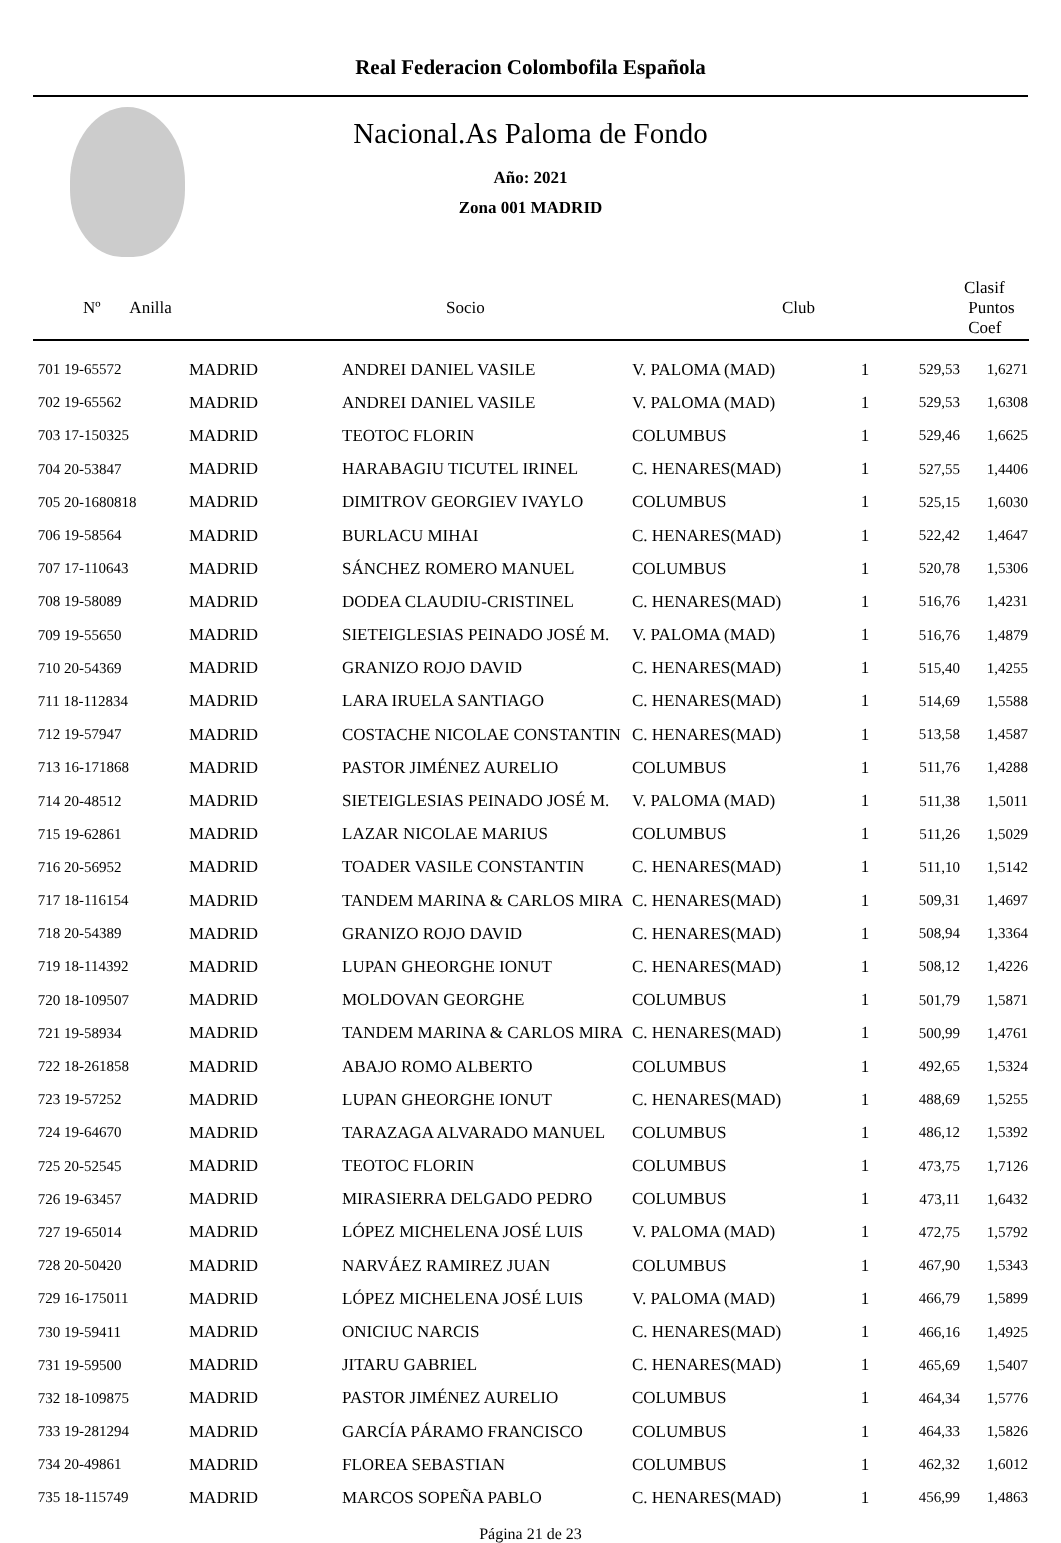Real Federacion Colombofila Española
Nacional.As Paloma de Fondo
Año: 2021
Zona 001 MADRID
| Nº Anilla | | Socio | Club | Clasif Puntos Coef |
| --- | --- | --- | --- | --- |
| 701 19-65572 | MADRID | ANDREI DANIEL VASILE | V. PALOMA (MAD) | 1 | 529,53 | 1,6271 |
| 702 19-65562 | MADRID | ANDREI DANIEL VASILE | V. PALOMA (MAD) | 1 | 529,53 | 1,6308 |
| 703 17-150325 | MADRID | TEOTOC FLORIN | COLUMBUS | 1 | 529,46 | 1,6625 |
| 704 20-53847 | MADRID | HARABAGIU TICUTEL IRINEL | C. HENARES(MAD) | 1 | 527,55 | 1,4406 |
| 705 20-1680818 | MADRID | DIMITROV GEORGIEV IVAYLO | COLUMBUS | 1 | 525,15 | 1,6030 |
| 706 19-58564 | MADRID | BURLACU MIHAI | C. HENARES(MAD) | 1 | 522,42 | 1,4647 |
| 707 17-110643 | MADRID | SÁNCHEZ ROMERO MANUEL | COLUMBUS | 1 | 520,78 | 1,5306 |
| 708 19-58089 | MADRID | DODEA CLAUDIU-CRISTINEL | C. HENARES(MAD) | 1 | 516,76 | 1,4231 |
| 709 19-55650 | MADRID | SIETEIGLESIAS PEINADO JOSÉ M. | V. PALOMA (MAD) | 1 | 516,76 | 1,4879 |
| 710 20-54369 | MADRID | GRANIZO ROJO DAVID | C. HENARES(MAD) | 1 | 515,40 | 1,4255 |
| 711 18-112834 | MADRID | LARA IRUELA SANTIAGO | C. HENARES(MAD) | 1 | 514,69 | 1,5588 |
| 712 19-57947 | MADRID | COSTACHE NICOLAE CONSTANTIN | C. HENARES(MAD) | 1 | 513,58 | 1,4587 |
| 713 16-171868 | MADRID | PASTOR JIMÉNEZ AURELIO | COLUMBUS | 1 | 511,76 | 1,4288 |
| 714 20-48512 | MADRID | SIETEIGLESIAS PEINADO JOSÉ M. | V. PALOMA (MAD) | 1 | 511,38 | 1,5011 |
| 715 19-62861 | MADRID | LAZAR NICOLAE MARIUS | COLUMBUS | 1 | 511,26 | 1,5029 |
| 716 20-56952 | MADRID | TOADER VASILE CONSTANTIN | C. HENARES(MAD) | 1 | 511,10 | 1,5142 |
| 717 18-116154 | MADRID | TANDEM MARINA & CARLOS MIRA | C. HENARES(MAD) | 1 | 509,31 | 1,4697 |
| 718 20-54389 | MADRID | GRANIZO ROJO DAVID | C. HENARES(MAD) | 1 | 508,94 | 1,3364 |
| 719 18-114392 | MADRID | LUPAN GHEORGHE IONUT | C. HENARES(MAD) | 1 | 508,12 | 1,4226 |
| 720 18-109507 | MADRID | MOLDOVAN GEORGHE | COLUMBUS | 1 | 501,79 | 1,5871 |
| 721 19-58934 | MADRID | TANDEM MARINA & CARLOS MIRA | C. HENARES(MAD) | 1 | 500,99 | 1,4761 |
| 722 18-261858 | MADRID | ABAJO ROMO ALBERTO | COLUMBUS | 1 | 492,65 | 1,5324 |
| 723 19-57252 | MADRID | LUPAN GHEORGHE IONUT | C. HENARES(MAD) | 1 | 488,69 | 1,5255 |
| 724 19-64670 | MADRID | TARAZAGA ALVARADO MANUEL | COLUMBUS | 1 | 486,12 | 1,5392 |
| 725 20-52545 | MADRID | TEOTOC FLORIN | COLUMBUS | 1 | 473,75 | 1,7126 |
| 726 19-63457 | MADRID | MIRASIERRA DELGADO PEDRO | COLUMBUS | 1 | 473,11 | 1,6432 |
| 727 19-65014 | MADRID | LÓPEZ MICHELENA JOSÉ LUIS | V. PALOMA (MAD) | 1 | 472,75 | 1,5792 |
| 728 20-50420 | MADRID | NARVÁEZ RAMIREZ JUAN | COLUMBUS | 1 | 467,90 | 1,5343 |
| 729 16-175011 | MADRID | LÓPEZ MICHELENA JOSÉ LUIS | V. PALOMA (MAD) | 1 | 466,79 | 1,5899 |
| 730 19-59411 | MADRID | ONICIUC NARCIS | C. HENARES(MAD) | 1 | 466,16 | 1,4925 |
| 731 19-59500 | MADRID | JITARU GABRIEL | C. HENARES(MAD) | 1 | 465,69 | 1,5407 |
| 732 18-109875 | MADRID | PASTOR JIMÉNEZ AURELIO | COLUMBUS | 1 | 464,34 | 1,5776 |
| 733 19-281294 | MADRID | GARCÍA PÁRAMO FRANCISCO | COLUMBUS | 1 | 464,33 | 1,5826 |
| 734 20-49861 | MADRID | FLOREA SEBASTIAN | COLUMBUS | 1 | 462,32 | 1,6012 |
| 735 18-115749 | MADRID | MARCOS SOPEÑA PABLO | C. HENARES(MAD) | 1 | 456,99 | 1,4863 |
Página 21 de 23